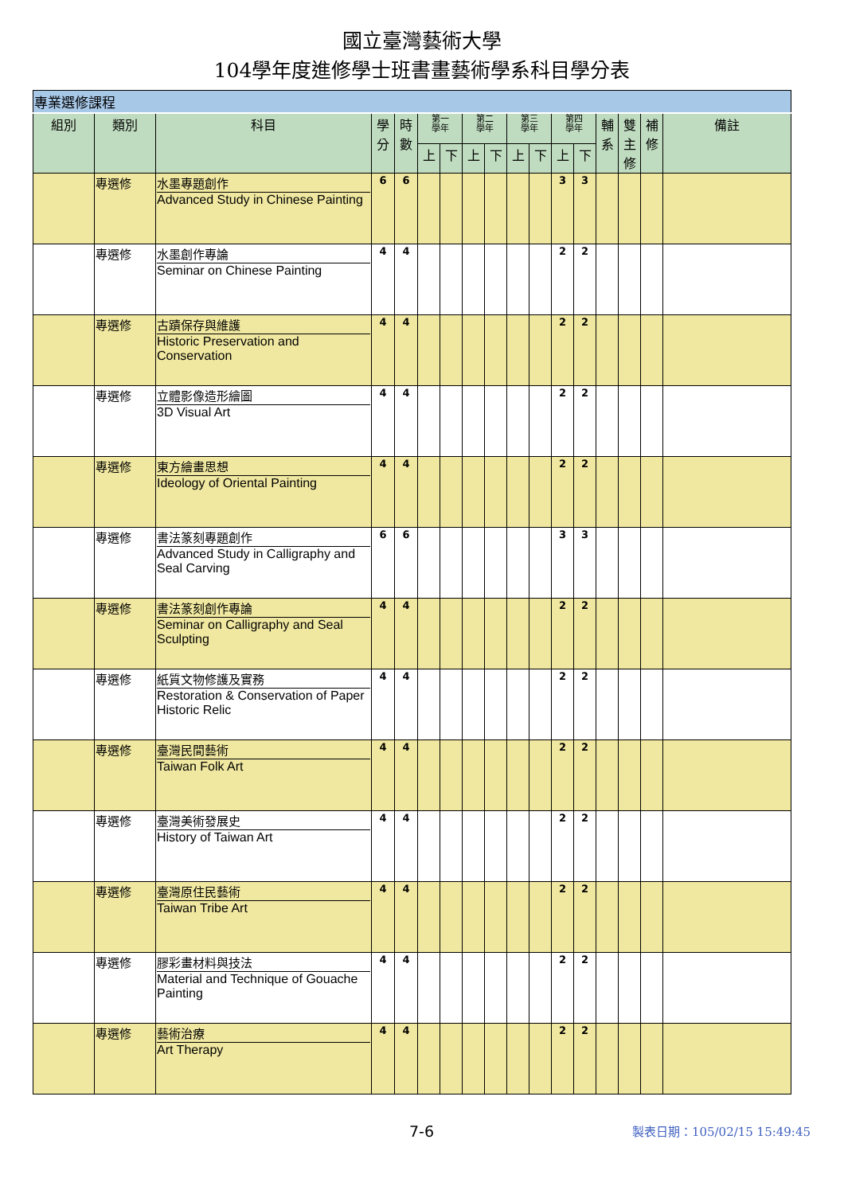國立臺灣藝術大學
104學年度進修學士班書畫藝術學系科目學分表
| 專業選修課程 | | | | | | | | | | | | | | | | |
| 組別 | 類別 | 科目 | 學分 | 時數 | 第一 學年 | | 第二 學年 | | 第三 學年 | | 第四 學年 | | 輔系 | 雙主修 | 補修 | 備註 |
| | | | | | 上 | 下 | 上 | 下 | 上 | 下 | 上 | 下 | | | | |
| | 專選修 | 水墨專題創作 Advanced Study in Chinese Painting | 6 | 6 | | | | | | | 3 | 3 | | | | |
| | 專選修 | 水墨創作專論 Seminar on Chinese Painting | 4 | 4 | | | | | | | 2 | 2 | | | | |
| | 專選修 | 古蹟保存與維護 Historic Preservation and Conservation | 4 | 4 | | | | | | | 2 | 2 | | | | |
| | 專選修 | 立體影像造形繪圖 3D Visual Art | 4 | 4 | | | | | | | 2 | 2 | | | | |
| | 專選修 | 東方繪畫思想 Ideology of Oriental Painting | 4 | 4 | | | | | | | 2 | 2 | | | | |
| | 專選修 | 書法篆刻專題創作 Advanced Study in Calligraphy and Seal Carving | 6 | 6 | | | | | | | 3 | 3 | | | | |
| | 專選修 | 書法篆刻創作專論 Seminar on Calligraphy and Seal Sculpting | 4 | 4 | | | | | | | 2 | 2 | | | | |
| | 專選修 | 紙質文物修護及實務 Restoration & Conservation of Paper Historic Relic | 4 | 4 | | | | | | | 2 | 2 | | | | |
| | 專選修 | 臺灣民間藝術 Taiwan Folk Art | 4 | 4 | | | | | | | 2 | 2 | | | | |
| | 專選修 | 臺灣美術發展史 History of Taiwan Art | 4 | 4 | | | | | | | 2 | 2 | | | | |
| | 專選修 | 臺灣原住民藝術 Taiwan Tribe Art | 4 | 4 | | | | | | | 2 | 2 | | | | |
| | 專選修 | 膠彩畫材料與技法 Material and Technique of Gouache Painting | 4 | 4 | | | | | | | 2 | 2 | | | | |
| | 專選修 | 藝術治療 Art Therapy | 4 | 4 | | | | | | | 2 | 2 | | | | |
7-6 製表日期：105/02/15 15:49:45